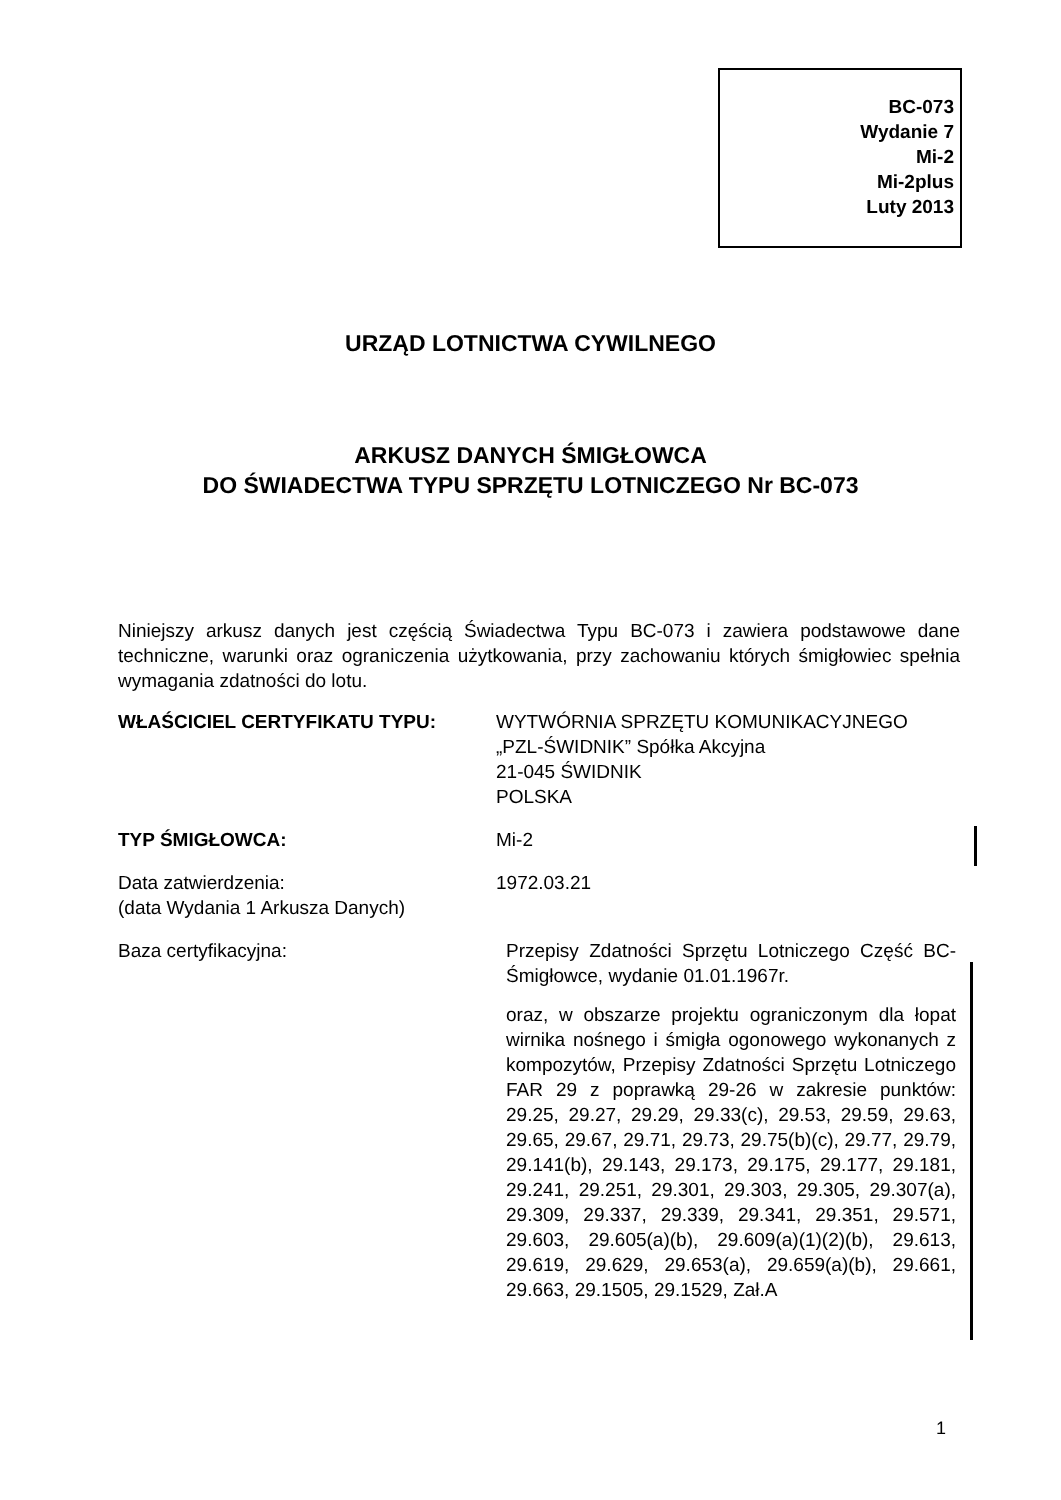BC-073
Wydanie 7
Mi-2
Mi-2plus
Luty 2013
URZĄD LOTNICTWA CYWILNEGO
ARKUSZ DANYCH ŚMIGŁOWCA
DO ŚWIADECTWA TYPU SPRZĘTU LOTNICZEGO Nr BC-073
Niniejszy arkusz danych jest częścią Świadectwa Typu BC-073 i zawiera podstawowe dane techniczne, warunki oraz ograniczenia użytkowania, przy zachowaniu których śmigłowiec spełnia wymagania zdatności do lotu.
WŁAŚCICIEL CERTYFIKATU TYPU: WYTWÓRNIA SPRZĘTU KOMUNIKACYJNEGO
„PZL-ŚWIDNIK” Spółka Akcyjna
21-045 ŚWIDNIK
POLSKA
TYP ŚMIGŁOWCA: Mi-2
Data zatwierdzenia:
(data Wydania 1 Arkusza Danych)
1972.03.21
Baza certyfikacyjna: Przepisy Zdatności Sprzętu Lotniczego Część BC- Śmigłowce, wydanie 01.01.1967r.
oraz, w obszarze projektu ograniczonym dla łopat wirnika nośnego i śmigła ogonowego wykonanych z kompozytów, Przepisy Zdatności Sprzętu Lotniczego FAR 29 z poprawką 29-26 w zakresie punktów: 29.25, 29.27, 29.29, 29.33(c), 29.53, 29.59, 29.63, 29.65, 29.67, 29.71, 29.73, 29.75(b)(c), 29.77, 29.79, 29.141(b), 29.143, 29.173, 29.175, 29.177, 29.181, 29.241, 29.251, 29.301, 29.303, 29.305, 29.307(a), 29.309, 29.337, 29.339, 29.341, 29.351, 29.571, 29.603, 29.605(a)(b), 29.609(a)(1)(2)(b), 29.613, 29.619, 29.629, 29.653(a), 29.659(a)(b), 29.661, 29.663, 29.1505, 29.1529, Zał.A
1